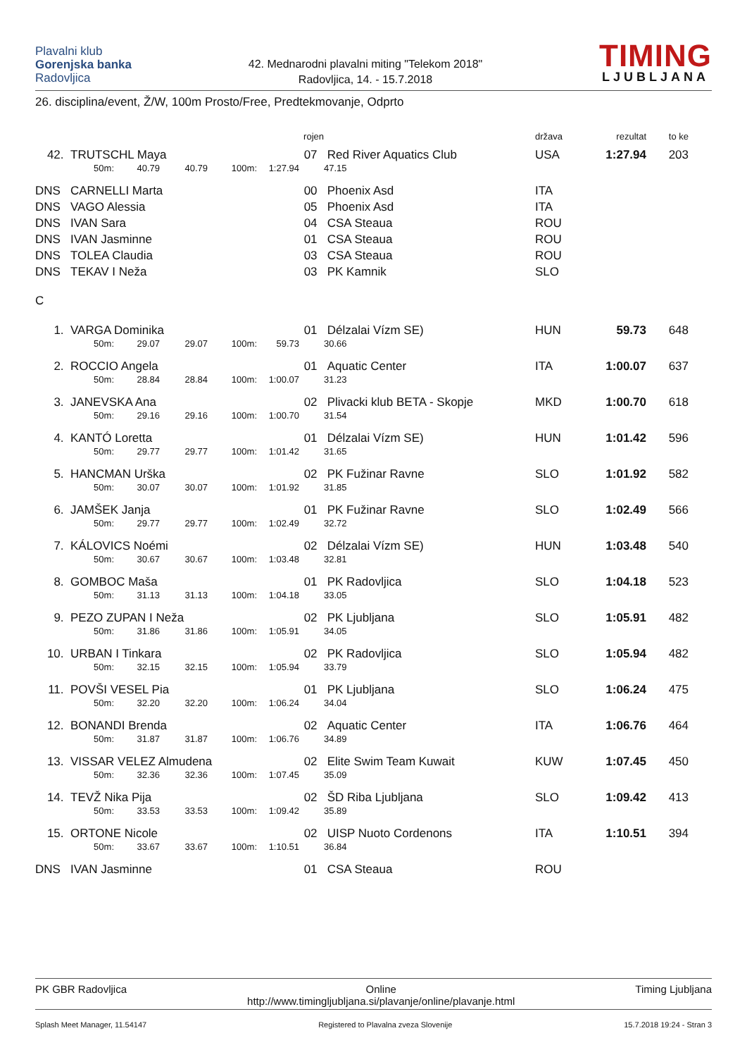Plavalni klub
Gorenjska banka
Radovljica
42. Mednarodni plavalni miting "Telekom 2018"
Radovljica, 14. - 15.7.2018
TIMING
LJUBLJANA
26. disciplina/event, Ž/W, 100m Prosto/Free, Predtekmovanje, Odprto
| | | | | | rojen | | | država | rezultat | to ke |
| --- | --- | --- | --- | --- | --- | --- | --- | --- | --- | --- |
| 42. | TRUTSCHL Maya | | | | 07 | | Red River Aquatics Club | USA | 1:27.94 | 203 |
| | 50m: | 40.79 | 40.79 | 100m: | 1:27.94 | | 47.15 | | | |
| DNS | CARNELLI Marta | | | | 00 | | Phoenix Asd | ITA | | |
| DNS | VAGO Alessia | | | | 05 | | Phoenix Asd | ITA | | |
| DNS | IVAN Sara | | | | 04 | | CSA Steaua | ROU | | |
| DNS | IVAN Jasminne | | | | 01 | | CSA Steaua | ROU | | |
| DNS | TOLEA Claudia | | | | 03 | | CSA Steaua | ROU | | |
| DNS | TEKAV I Neža | | | | 03 | | PK Kamnik | SLO | | |
| C | | | | | | | | | | |
| 1. | VARGA Dominika | | | | 01 | | Délzalai Vízm SE) | HUN | 59.73 | 648 |
| | 50m: | 29.07 | 29.07 | 100m: | 59.73 | | 30.66 | | | |
| 2. | ROCCIO Angela | | | | 01 | | Aquatic Center | ITA | 1:00.07 | 637 |
| | 50m: | 28.84 | 28.84 | 100m: | 1:00.07 | | 31.23 | | | |
| 3. | JANEVSKA Ana | | | | 02 | | Plivacki klub BETA - Skopje | MKD | 1:00.70 | 618 |
| | 50m: | 29.16 | 29.16 | 100m: | 1:00.70 | | 31.54 | | | |
| 4. | KANTÓ Loretta | | | | 01 | | Délzalai Vízm SE) | HUN | 1:01.42 | 596 |
| | 50m: | 29.77 | 29.77 | 100m: | 1:01.42 | | 31.65 | | | |
| 5. | HANCMAN Urška | | | | 02 | | PK Fužinar Ravne | SLO | 1:01.92 | 582 |
| | 50m: | 30.07 | 30.07 | 100m: | 1:01.92 | | 31.85 | | | |
| 6. | JAMŠEK Janja | | | | 01 | | PK Fužinar Ravne | SLO | 1:02.49 | 566 |
| | 50m: | 29.77 | 29.77 | 100m: | 1:02.49 | | 32.72 | | | |
| 7. | KÁLOVICS Noémi | | | | 02 | | Délzalai Vízm SE) | HUN | 1:03.48 | 540 |
| | 50m: | 30.67 | 30.67 | 100m: | 1:03.48 | | 32.81 | | | |
| 8. | GOMBOC Maša | | | | 01 | | PK Radovljica | SLO | 1:04.18 | 523 |
| | 50m: | 31.13 | 31.13 | 100m: | 1:04.18 | | 33.05 | | | |
| 9. | PEZO ZUPAN I Neža | | | | 02 | | PK Ljubljana | SLO | 1:05.91 | 482 |
| | 50m: | 31.86 | 31.86 | 100m: | 1:05.91 | | 34.05 | | | |
| 10. | URBAN I Tinkara | | | | 02 | | PK Radovljica | SLO | 1:05.94 | 482 |
| | 50m: | 32.15 | 32.15 | 100m: | 1:05.94 | | 33.79 | | | |
| 11. | POVŠI VESEL Pia | | | | 01 | | PK Ljubljana | SLO | 1:06.24 | 475 |
| | 50m: | 32.20 | 32.20 | 100m: | 1:06.24 | | 34.04 | | | |
| 12. | BONANDI Brenda | | | | 02 | | Aquatic Center | ITA | 1:06.76 | 464 |
| | 50m: | 31.87 | 31.87 | 100m: | 1:06.76 | | 34.89 | | | |
| 13. | VISSAR VELEZ Almudena | | | | 02 | | Elite Swim Team Kuwait | KUW | 1:07.45 | 450 |
| | 50m: | 32.36 | 32.36 | 100m: | 1:07.45 | | 35.09 | | | |
| 14. | TEVŽ Nika Pija | | | | 02 | | ŠD Riba Ljubljana | SLO | 1:09.42 | 413 |
| | 50m: | 33.53 | 33.53 | 100m: | 1:09.42 | | 35.89 | | | |
| 15. | ORTONE Nicole | | | | 02 | | UISP Nuoto Cordenons | ITA | 1:10.51 | 394 |
| | 50m: | 33.67 | 33.67 | 100m: | 1:10.51 | | 36.84 | | | |
| DNS | IVAN Jasminne | | | | 01 | | CSA Steaua | ROU | | |
PK GBR Radovljica Online
http://www.timingljubljana.si/plavanje/online/plavanje.html
Timing Ljubljana
Splash Meet Manager, 11.54147 Registered to Plavalna zveza Slovenije
15.7.2018 19:24 - Stran 3